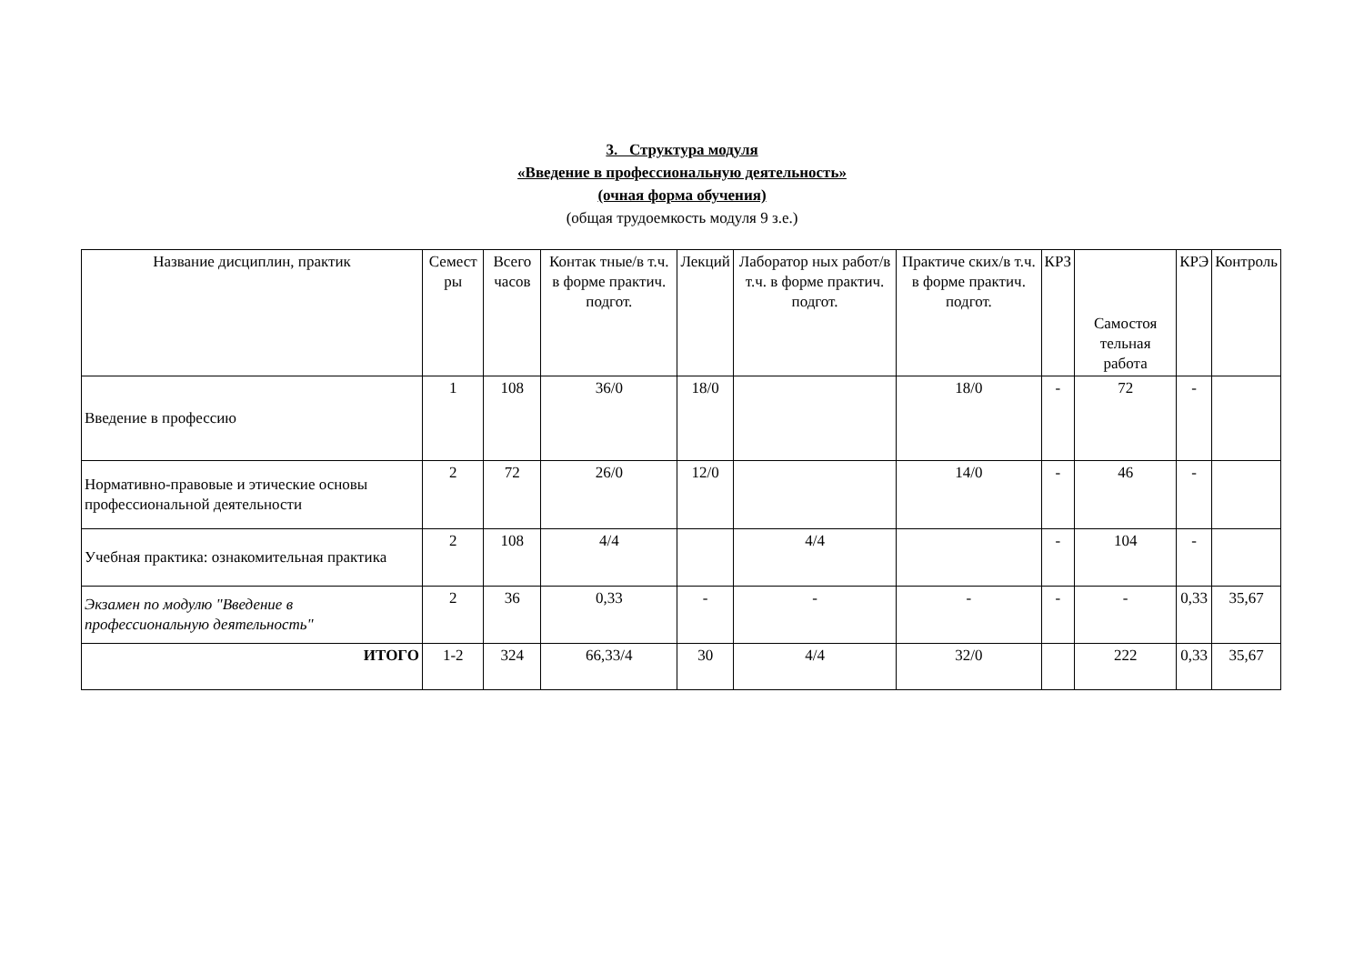3. Структура модуля
«Введение в профессиональную деятельность»
(очная форма обучения)
(общая трудоемкость модуля 9 з.е.)
| Название дисциплин, практик | Семест ры | Всего часов | Контак тные/в т.ч. в форме практич. подгот. | Лекций | Лаборатор ных работ/в т.ч. в форме практич. подгот. | Практиче ских/в т.ч. в форме практич. подгот. | КРЗ | Самостоя тельная работа | КРЭ | Контроль |
| --- | --- | --- | --- | --- | --- | --- | --- | --- | --- | --- |
| Введение в профессию | 1 | 108 | 36/0 | 18/0 | | 18/0 | - | 72 | - | |
| Нормативно-правовые и этические основы профессиональной деятельности | 2 | 72 | 26/0 | 12/0 | | 14/0 | - | 46 | - | |
| Учебная практика: ознакомительная практика | 2 | 108 | 4/4 | | 4/4 | | - | 104 | - | |
| Экзамен по модулю "Введение в профессиональную деятельность" | 2 | 36 | 0,33 | - | - | - | - | - | 0,33 | 35,67 |
| ИТОГО | 1-2 | 324 | 66,33/4 | 30 | 4/4 | 32/0 | | 222 | 0,33 | 35,67 |